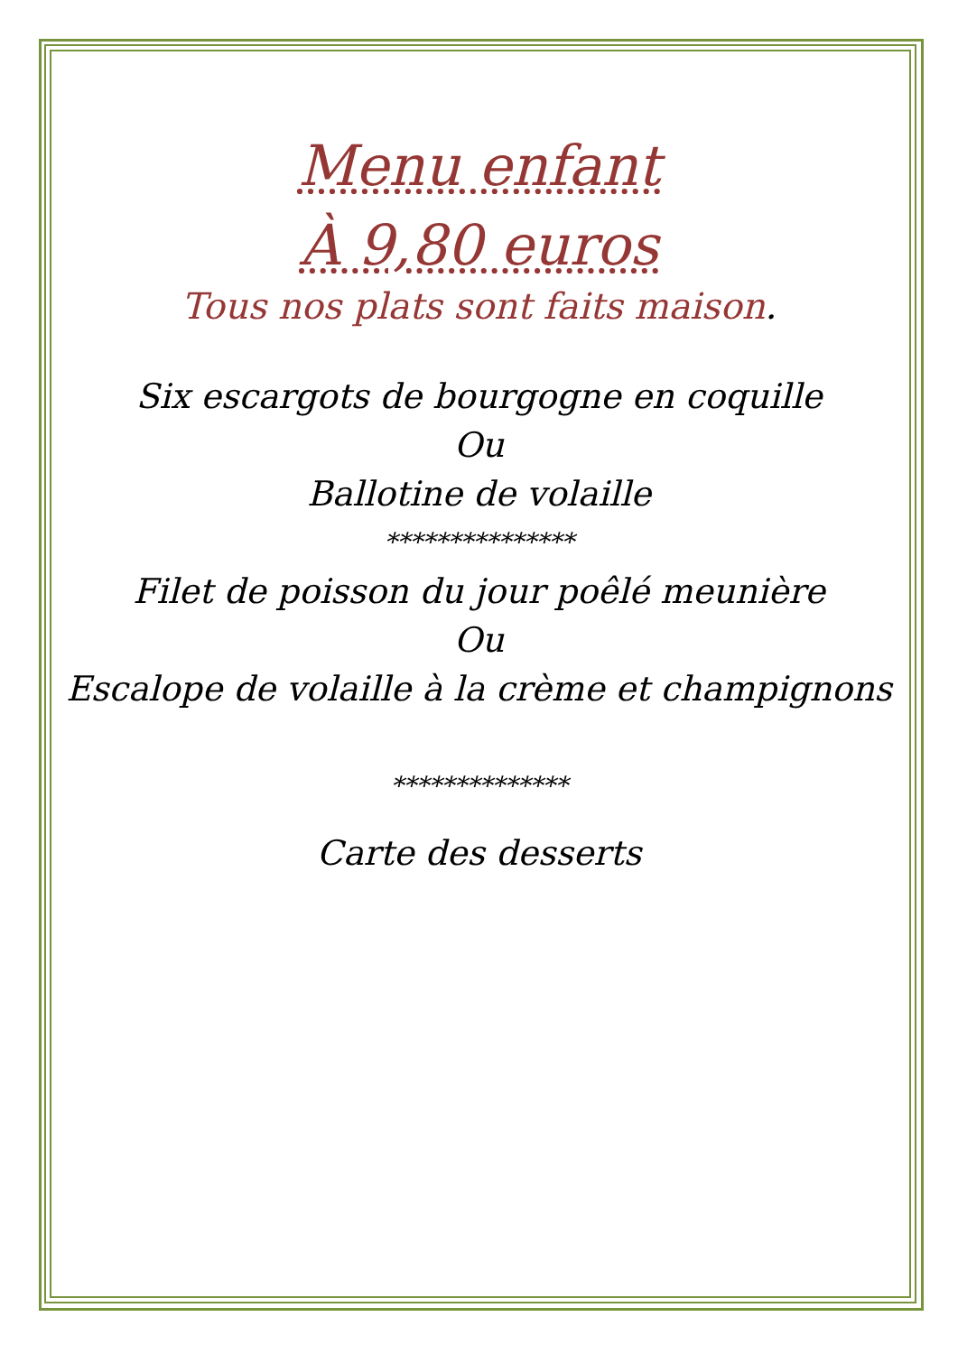Menu enfant
À 9,80 euros
Tous nos plats sont faits maison.
Six escargots de bourgogne en coquille
Ou
Ballotine de volaille
***************
Filet de poisson du jour poêlé meunière
Ou
Escalope de volaille à la crème et champignons
**************
Carte des desserts